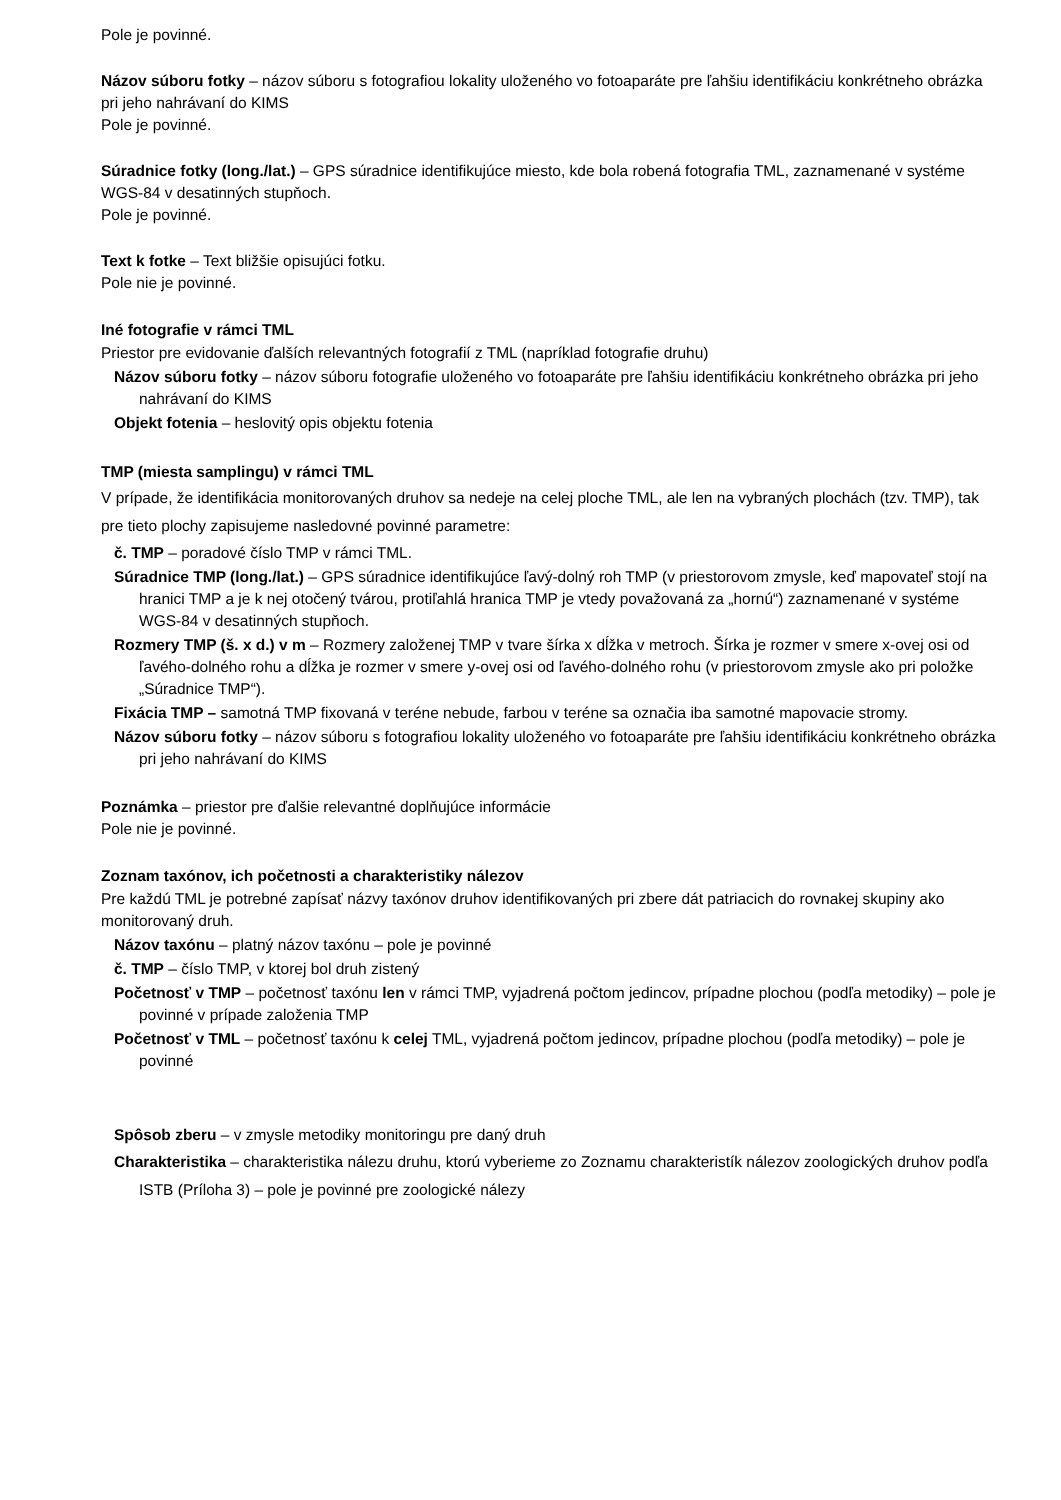Pole je povinné.
Názov súboru fotky – názov súboru s fotografiou lokality uloženého vo fotoaparáte pre ľahšiu identifikáciu konkrétneho obrázka pri jeho nahrávaní do KIMS
Pole je povinné.
Súradnice fotky (long./lat.) – GPS súradnice identifikujúce miesto, kde bola robená fotografia TML, zaznamenané v systéme WGS-84 v desatinných stupňoch.
Pole je povinné.
Text k fotke – Text bližšie opisujúci fotku.
Pole nie je povinné.
Iné fotografie v rámci TML
Priestor pre evidovanie ďalších relevantných fotografií z TML (napríklad fotografie druhu)
Názov súboru fotky – názov súboru fotografie uloženého vo fotoaparáte pre ľahšiu identifikáciu konkrétneho obrázka pri jeho nahrávaní do KIMS
Objekt fotenia – heslovitý opis objektu fotenia
TMP (miesta samplingu) v rámci TML
V prípade, že identifikácia monitorovaných druhov sa nedeje na celej ploche TML, ale len na vybraných plochách (tzv. TMP), tak pre tieto plochy zapisujeme nasledovné povinné parametre:
č. TMP – poradové číslo TMP v rámci TML.
Súradnice TMP (long./lat.) – GPS súradnice identifikujúce ľavý-dolný roh TMP (v priestorovom zmysle, keď mapovateľ stojí na hranici TMP a je k nej otočený tvárou, protiľahlá hranica TMP je vtedy považovaná za „hornú“) zaznamenané v systéme WGS-84 v desatinných stupňoch.
Rozmery TMP (š. x d.) v m – Rozmery založenej TMP v tvare šírka x dĺžka v metroch. Šírka je rozmer v smere x-ovej osi od ľavého-dolného rohu a dĺžka je rozmer v smere y-ovej osi od ľavého-dolného rohu (v priestorovom zmysle ako pri položke „Súradnice TMP“).
Fixácia TMP – samotná TMP fixovaná v teréne nebude, farbou v teréne sa označia iba samotné mapovacie stromy.
Názov súboru fotky – názov súboru s fotografiou lokality uloženého vo fotoaparáte pre ľahšiu identifikáciu konkrétneho obrázka pri jeho nahrávaní do KIMS
Poznámka – priestor pre ďalšie relevantné doplňujúce informácie
Pole nie je povinné.
Zoznam taxónov, ich početnosti a charakteristiky nálezov
Pre každú TML je potrebné zapísať názvy taxónov druhov identifikovaných pri zbere dát patriacich do rovnakej skupiny ako monitorovaný druh.
Názov taxónu – platný názov taxónu – pole je povinné
č. TMP – číslo TMP, v ktorej bol druh zistený
Početnosť v TMP – početnosť taxónu len v rámci TMP, vyjadrená počtom jedincov, prípadne plochou (podľa metodiky) – pole je povinné v prípade založenia TMP
Početnosť v TML – početnosť taxónu k celej TML, vyjadrená počtom jedincov, prípadne plochou (podľa metodiky) – pole je povinné
Spôsob zberu – v zmysle metodiky monitoringu pre daný druh
Charakteristika – charakteristika nálezu druhu, ktorú vyberieme zo Zoznamu charakteristík nálezov zoologických druhov podľa ISTB (Príloha 3) – pole je povinné pre zoologické nálezy